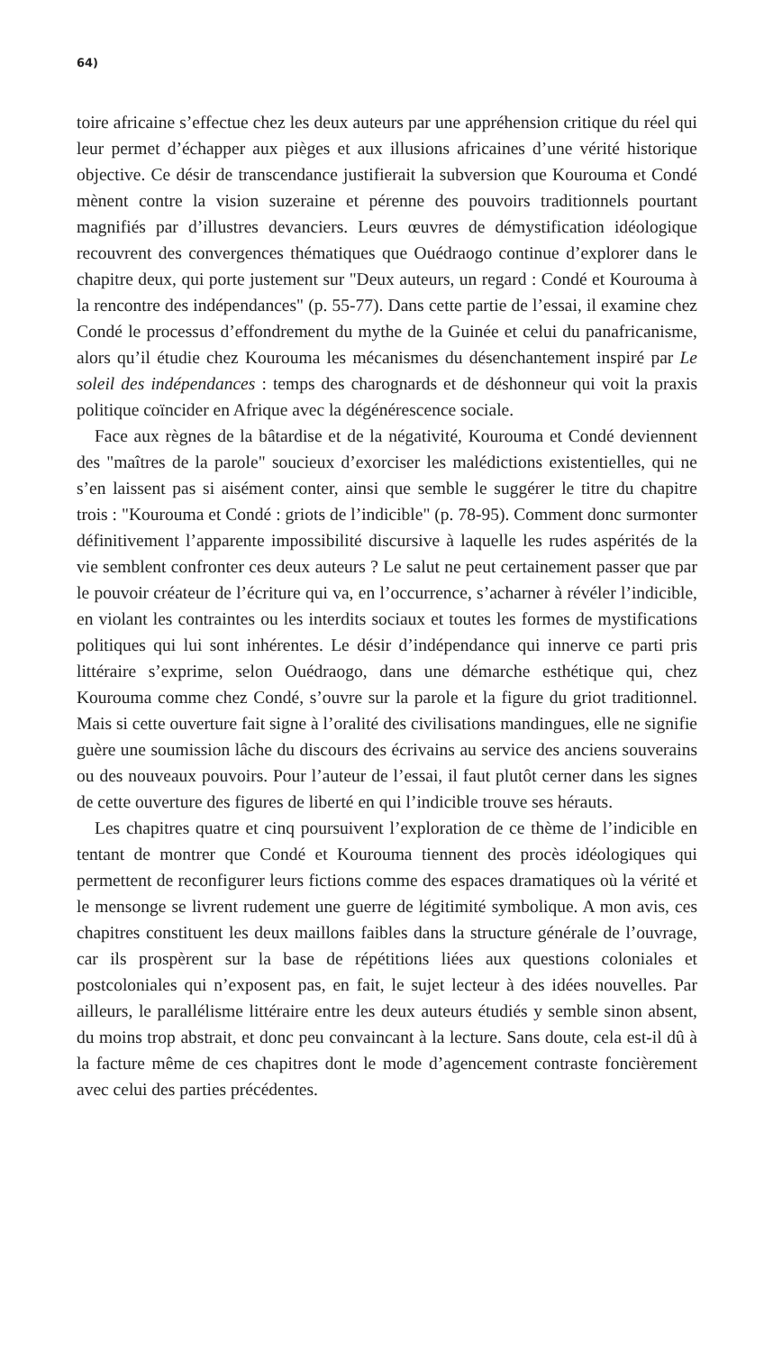64)
toire africaine s’effectue chez les deux auteurs par une appréhension critique du réel qui leur permet d’échapper aux pièges et aux illusions africaines d’une vérité historique objective. Ce désir de transcendance justifierait la subversion que Kourouma et Condé mènent contre la vision suzeraine et pérenne des pouvoirs traditionnels pourtant magnifiés par d’illustres devanciers. Leurs œuvres de démystification idéologique recouvrent des convergences thématiques que Ouédraogo continue d’explorer dans le chapitre deux, qui porte justement sur "Deux auteurs, un regard : Condé et Kourouma à la rencontre des indépendances" (p. 55-77). Dans cette partie de l’essai, il examine chez Condé le processus d’effondrement du mythe de la Guinée et celui du panafricanisme, alors qu’il étudie chez Kourouma les mécanismes du désenchantement inspiré par Le soleil des indépendances : temps des charognards et de déshonneur qui voit la praxis politique coïncider en Afrique avec la dégénérescence sociale.
Face aux règnes de la bâtardise et de la négativité, Kourouma et Condé deviennent des "maîtres de la parole" soucieux d’exorciser les malédictions existentielles, qui ne s’en laissent pas si aisément conter, ainsi que semble le suggérer le titre du chapitre trois : "Kourouma et Condé : griots de l’indicible" (p. 78-95). Comment donc surmonter définitivement l’apparente impossibilité discursive à laquelle les rudes aspérités de la vie semblent confronter ces deux auteurs ? Le salut ne peut certainement passer que par le pouvoir créateur de l’écriture qui va, en l’occurrence, s’acharner à révéler l’indicible, en violant les contraintes ou les interdits sociaux et toutes les formes de mystifications politiques qui lui sont inhérentes. Le désir d’indépendance qui innerve ce parti pris littéraire s’exprime, selon Ouédraogo, dans une démarche esthétique qui, chez Kourouma comme chez Condé, s’ouvre sur la parole et la figure du griot traditionnel. Mais si cette ouverture fait signe à l’oralité des civilisations mandingues, elle ne signifie guère une soumission lâche du discours des écrivains au service des anciens souverains ou des nouveaux pouvoirs. Pour l’auteur de l’essai, il faut plutôt cerner dans les signes de cette ouverture des figures de liberté en qui l’indicible trouve ses hérauts.
Les chapitres quatre et cinq poursuivent l’exploration de ce thème de l’indicible en tentant de montrer que Condé et Kourouma tiennent des procès idéologiques qui permettent de reconfigurer leurs fictions comme des espaces dramatiques où la vérité et le mensonge se livrent rudement une guerre de légitimité symbolique. A mon avis, ces chapitres constituent les deux maillons faibles dans la structure générale de l’ouvrage, car ils prospèrent sur la base de répétitions liées aux questions coloniales et postcoloniales qui n’exposent pas, en fait, le sujet lecteur à des idées nouvelles. Par ailleurs, le parallélisme littéraire entre les deux auteurs étudiés y semble sinon absent, du moins trop abstrait, et donc peu convaincant à la lecture. Sans doute, cela est-il dû à la facture même de ces chapitres dont le mode d’agencement contraste foncièrement avec celui des parties précédentes.